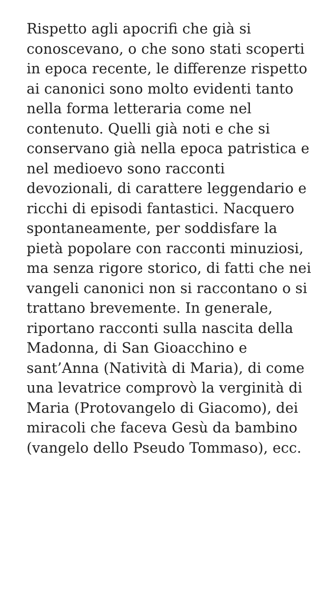Rispetto agli apocrifi che già si conoscevano, o che sono stati scoperti in epoca recente, le differenze rispetto ai canonici sono molto evidenti tanto nella forma letteraria come nel contenuto. Quelli già noti e che si conservano già nella epoca patristica e nel medioevo sono racconti devozionali, di carattere leggendario e ricchi di episodi fantastici. Nacquero spontaneamente, per soddisfare la pietà popolare con racconti minuziosi, ma senza rigore storico, di fatti che nei vangeli canonici non si raccontano o si trattano brevemente. In generale, riportano racconti sulla nascita della Madonna, di San Gioacchino e sant’Anna (Natività di Maria), di come una levatrice comprovò la verginità di Maria (Protovangelo di Giacomo), dei miracoli che faceva Gesù da bambino (vangelo dello Pseudo Tommaso), ecc.